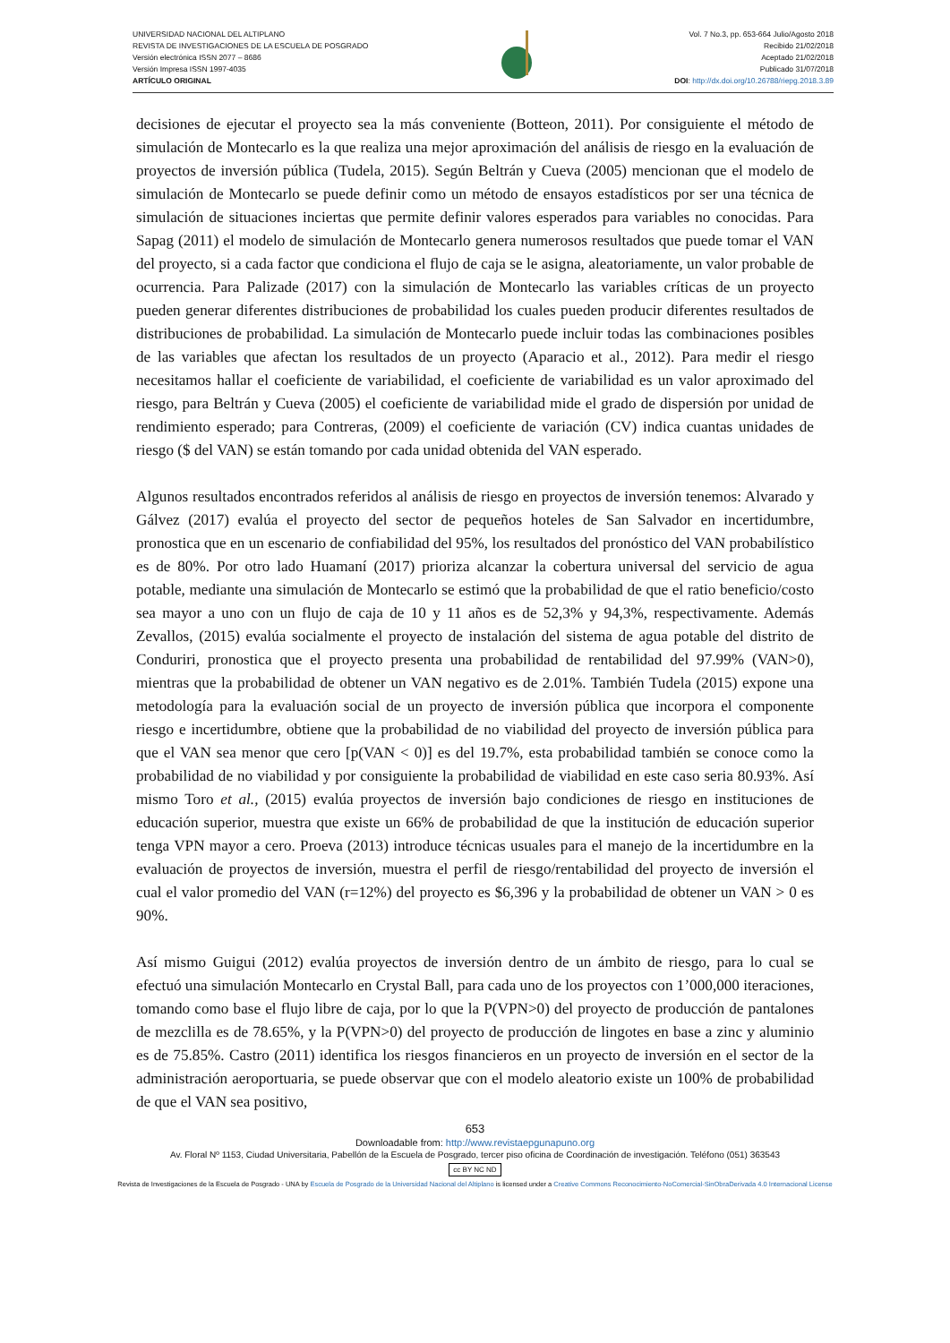UNIVERSIDAD NACIONAL DEL ALTIPLANO
REVISTA DE INVESTIGACIONES DE LA ESCUELA DE POSGRADO
Versión electrónica ISSN 2077 – 8686
Versión Impresa ISSN 1997-4035
ARTÍCULO ORIGINAL
Vol. 7 No.3, pp. 653-664 Julio/Agosto 2018
Recibido 21/02/2018
Aceptado 21/02/2018
Publicado 31/07/2018
DOI: http://dx.doi.org/10.26788/riepg.2018.3.89
decisiones de ejecutar el proyecto sea la más conveniente (Botteon, 2011). Por consiguiente el método de simulación de Montecarlo es la que realiza una mejor aproximación del análisis de riesgo en la evaluación de proyectos de inversión pública (Tudela, 2015). Según Beltrán y Cueva (2005) mencionan que el modelo de simulación de Montecarlo se puede definir como un método de ensayos estadísticos por ser una técnica de simulación de situaciones inciertas que permite definir valores esperados para variables no conocidas. Para Sapag (2011) el modelo de simulación de Montecarlo genera numerosos resultados que puede tomar el VAN del proyecto, si a cada factor que condiciona el flujo de caja se le asigna, aleatoriamente, un valor probable de ocurrencia. Para Palizade (2017) con la simulación de Montecarlo las variables críticas de un proyecto pueden generar diferentes distribuciones de probabilidad los cuales pueden producir diferentes resultados de distribuciones de probabilidad. La simulación de Montecarlo puede incluir todas las combinaciones posibles de las variables que afectan los resultados de un proyecto (Aparacio et al., 2012). Para medir el riesgo necesitamos hallar el coeficiente de variabilidad, el coeficiente de variabilidad es un valor aproximado del riesgo, para Beltrán y Cueva (2005) el coeficiente de variabilidad mide el grado de dispersión por unidad de rendimiento esperado; para Contreras, (2009) el coeficiente de variación (CV) indica cuantas unidades de riesgo ($ del VAN) se están tomando por cada unidad obtenida del VAN esperado.
Algunos resultados encontrados referidos al análisis de riesgo en proyectos de inversión tenemos: Alvarado y Gálvez (2017) evalúa el proyecto del sector de pequeños hoteles de San Salvador en incertidumbre, pronostica que en un escenario de confiabilidad del 95%, los resultados del pronóstico del VAN probabilístico es de 80%. Por otro lado Huamaní (2017) prioriza alcanzar la cobertura universal del servicio de agua potable, mediante una simulación de Montecarlo se estimó que la probabilidad de que el ratio beneficio/costo sea mayor a uno con un flujo de caja de 10 y 11 años es de 52,3% y 94,3%, respectivamente. Además Zevallos, (2015) evalúa socialmente el proyecto de instalación del sistema de agua potable del distrito de Conduriri, pronostica que el proyecto presenta una probabilidad de rentabilidad del 97.99% (VAN>0), mientras que la probabilidad de obtener un VAN negativo es de 2.01%. También Tudela (2015) expone una metodología para la evaluación social de un proyecto de inversión pública que incorpora el componente riesgo e incertidumbre, obtiene que la probabilidad de no viabilidad del proyecto de inversión pública para que el VAN sea menor que cero [p(VAN < 0)] es del 19.7%, esta probabilidad también se conoce como la probabilidad de no viabilidad y por consiguiente la probabilidad de viabilidad en este caso seria 80.93%. Así mismo Toro et al., (2015) evalúa proyectos de inversión bajo condiciones de riesgo en instituciones de educación superior, muestra que existe un 66% de probabilidad de que la institución de educación superior tenga VPN mayor a cero. Proeva (2013) introduce técnicas usuales para el manejo de la incertidumbre en la evaluación de proyectos de inversión, muestra el perfil de riesgo/rentabilidad del proyecto de inversión el cual el valor promedio del VAN (r=12%) del proyecto es $6,396 y la probabilidad de obtener un VAN > 0 es 90%.
Así mismo Guigui (2012) evalúa proyectos de inversión dentro de un ámbito de riesgo, para lo cual se efectuó una simulación Montecarlo en Crystal Ball, para cada uno de los proyectos con 1’000,000 iteraciones, tomando como base el flujo libre de caja, por lo que la P(VPN>0) del proyecto de producción de pantalones de mezclilla es de 78.65%, y la P(VPN>0) del proyecto de producción de lingotes en base a zinc y aluminio es de 75.85%. Castro (2011) identifica los riesgos financieros en un proyecto de inversión en el sector de la administración aeroportuaria, se puede observar que con el modelo aleatorio existe un 100% de probabilidad de que el VAN sea positivo,
653
Downloadable from: http://www.revistaepgunapuno.org
Av. Floral Nº 1153, Ciudad Universitaria, Pabellón de la Escuela de Posgrado, tercer piso oficina de Coordinación de investigación. Teléfono (051) 363543
cc BY NC ND
Revista de Investigaciones de la Escuela de Posgrado - UNA by Escuela de Posgrado de la Universidad Nacional del Altiplano is licensed under a Creative Commons Reconocimiento-NoComercial-SinObraDerivada 4.0 Internacional License